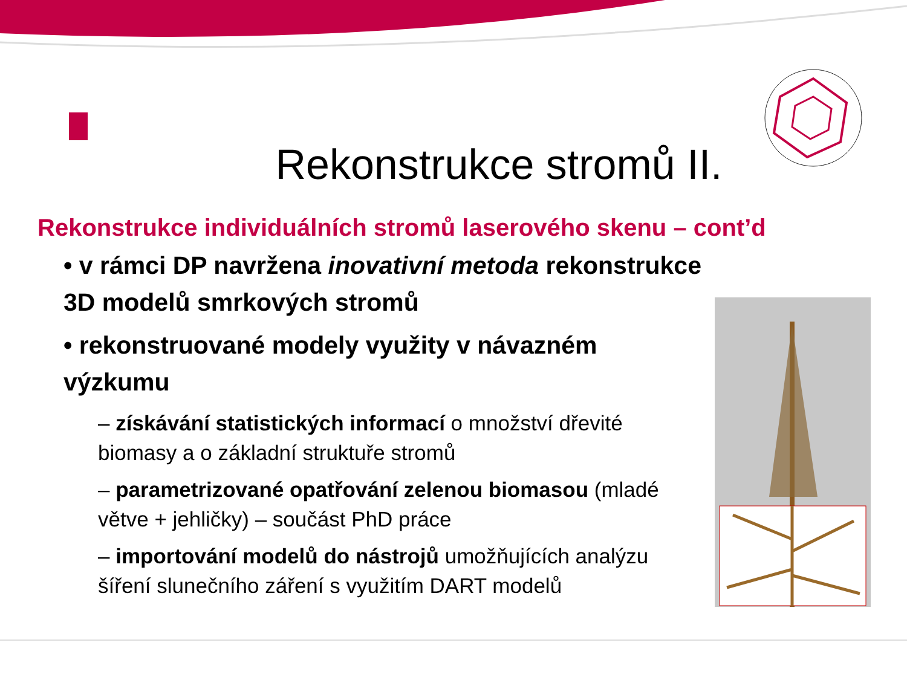Rekonstrukce stromů II.
Rekonstrukce individuálních stromů laserového skenu – cont’d
• v rámci DP navržena inovativní metoda rekonstrukce 3D modelů smrkových stromů
• rekonstruované modely využity v návazném výzkumu
– získávání statistických informací o množství dřevité biomasy a o základní struktuře stromů
– parametrizované opatřování zelenou biomasou (mladé větve + jehličky) – součást PhD práce
– importování modelů do nástrojů umožňujících analýzu šíření slunečního záření s využitím DART modelů